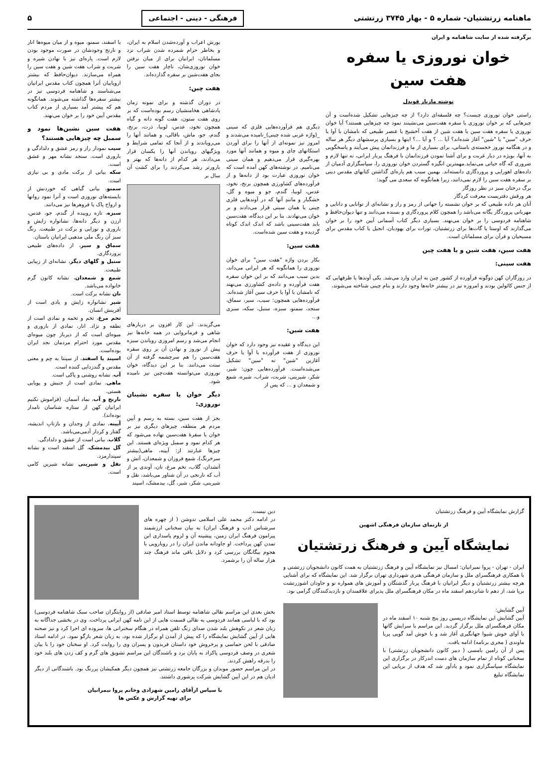ماهنامه زرتشتیان- شماره ۵ - بهار ۳۷۴۵ زرتشتی فرهنگی - دینی - اجتماعی ۵
برگرفته شده از سایت شاهنامه و ایران
خوان نوروزی یا سفره هفت سین
نوشته مازیار قویدل
راستی خوان نوروزی چیست؟ چه فلسفه‌ای دارد؟ از چه چیزهایی تشکیل شده‌است و آن چیزهایی که بر خوان نوروزی یا سفره هفت‌سین می‌نشینند نمود چه چیزهایی هستند؟ آیا خوان نوروزی یا سفره هفت سین یا هفت شین از هفت آخشیج یا عنصر طبیعی که نامشان با آوا یا حرف "سین" یا "شین" آغاز شده‌اند؟ آیا ... ؟ و آیا ...؟ اینها و بسیاری پرسشهای دیگر هر ساله و در هنگامه نوروز خجسته‌ی باستانی، برای بسیاری از ما و فرزندانمان پیش می‌آیند و پاسخگویی به آنها، بویژه در دیار غربت و برای آشنا نمودن فرزندانمان با فرهنگ پربار ایرانی، نه تنها لازم و ضروری که گاه حیاتی می‌نماید.مهمترین انگیزه گستردن خوان نوروزی را، سپاسگزاری آدمیان از داده‌های اهورایی و پروردگاری دانسته‌اند. بهمین سبب هم پاره‌ای گذاشتن کتابهای مقدس دینی بر سفره هفت سین را لازم نمی‌دانند، زیرا همانگونه که سعدی می گوید:
برگ درختان سبز در نظر روزگار
هر ورقش دفتریست معرفت کردگار
آنان هر داده طبیعی که بر خوان نشسته را جهانی از رمز و راز و نشانه‌ای از توانایی و دانایی و مهربانی پروردگار یگانه می‌باشد را همچون کلام پروردگاری و بسنده می‌دانند و تنها دیوان‌حافظ و شاهنامه فردوسی را بر خوان می‌نهند. بسیاری دیگر کتاب آسمانی آیین خود را بر خوان می‌گذارند که اوستا یا گات‌ها برای زرتشتیان، تورات برای یهودیان، انجیل یا کتاب مقدس برای مسیحیان و قرآن برای مسلمانان است.
هفت سین، هفت شین و یا هفت چین
هفت سینی:
در روزگاران کهن دوگونه فرآورده از کشور چین به ایران وارد می‌شد. یکی آوندها یا ظرفهایی که از جنس کائولین بودند و امروزه نیز در بیشتر خانه‌ها وجود دارند و بنام چینی شناخته می‌شوند،
دیگری هم فرآورده‌هایی فلزی که سینی _(واژه عربی شده چینی)_نامیده می‌شدند و امروز نیز نمونه‌ای از آنها را برای آوردن استکانهای چای و میوه و همانند آنها مورد بهره‌گیری قرار می‌دهیم و همان سینی می‌نامیم. در نوشته‌های کهن آمده است که خوان نوروزی عبارت بود از دانه‌ها و از فرآورده‌های کشاورزی همچون برنج، نخود، عدس، لوبیا، گندم، جو و میوه و گل، خشگبار و مانندِ آنها که در آوندهایی فلزی چینی یا همان سینی قرار می‌دادند و بر خوان می‌نهادند. بنا بر این دیدگاه، هفت‌سین باید هفت‌سینی باشد که اندک اندک کوتاه گردیده و هفت سین شده‌است.
هفت سین:
بکار بردن واژه "هفت سین" برای خوان نوروزی را همانگونه که هر ایرانی می‌داند، بدین سبب می‌دانند که بر این خوان سفره هفت فرآورده و داده‌ی کشاورزی می‌نهند که نامشان با آوا یا حرف سین آغاز شده‌اند. فرآورده‌هایی همچون: سیب، سیر، سماق، سنجد، سمنو، سبزه، سنبل، سکه، سبزی و...
هفت شین:
این دیدگاه و عقیده نیز وجود دارد که خوان نوروزی از هفت فرآورده با آوا یا حرف آغازین "شین" نه "سین" تشکیل می‌شده‌است. فرآورده‌هایی چون: شیر، شکر، شیرینی، شربت، شراب، شیره، شمع و شمعدان و ... که پس از
یورش اعراب و آورده‌شدن اسلام به ایران، و بخاطر حرام شمرده شدن شراب نزد مسلمانان، ایرانیان برای از میان نرفتن خوان نوروزی‌شان، ناچار هفت سین را بجای هفت‌شین بر سفره گذارده‌اند.
هفت چین:
در دوران گذشته و برای نمونه زمان پادشاهی هخامنشیان رسم بوده‌است که بر روی هفت ستون، هفت گونه دانه و گیاه همچون نخود، عدس، لوبیا، ذرت، برنج، گندم، جو، ماش، باقالی، و همانند آنها را می‌رویاندند و از آنجا که تمامی شرایط و ویژگیهای رویاندن آنها را یکسان قرار می‌دادند، هر کدام از دانه‌ها که بهتر و بارورتر رشد می‌کردند را برای کشتِ آن سال بر
می‌گزیدند. این کار افزون بر دربارهای شاهی و فرمانروایی در همه خانه‌ها نیز انجام می‌شد و رسم امروزی رویاندن سبزه پیش از نوروز و نهادن آن بر روی سفره هفت‌سین را هم سرچشمه گرفته از آن سنت می‌دانند. بنا بر این دیدگاه، خوان نوروزی می‌توانسته هفت‌چین نیز نامیده شود.
دیگر خوان یا سفره نشینان نوروزی:
بجز از هفت سین، بسته به رسم و آیین مردم هر منطقه، چیزهای دیگری نیز بر خوان یا سفرهٔ هفت‌سین نهاده می‌شود که هر کدام نمود و سمبل ویژه‌ای هستند. این چیزها عبارتند از: آیینه، ماهی(بیشتر سرخرنگ)، شمع فروزان و شمعدان، آتش و آتشدان، گلاب، تخم مرغ، نان، آوندی پر از آب که نارنجی در آن شناور می‌باشد، نقل و شیرینی، شکر، شیر، گل، بیدمشک، اسپند
یا اسفند، سمنو، میوه و از میان میوه‌ها انار و نارنج وجودشان در صورت موجود بودن لازم است. پاره‌ای نیز با نهادن شیره و شربت و شراب هفت شین و هفت سین را همراه می‌سازند. دیوان‌حافظ که بیشتر اروپاییان آنرا همچون کتاب مقدس ایرانیان می‌شناسند و شاهنامه فردوسی نیز در بیشتر سفره‌ها گذاشته می‌شوند. همانگونه هم که پیشتر آمد بسیاری از مردم کتاب مقدس آیین خود را بر خوان می‌نهند.
هفت سین نشین‌ها نمود و سمبل چه چیزهایی هستند؟
سیب نمودار راز و رمز عشق و دلدادگی و باروری است. سنجد نشانه مهر و عشق است.
سکه بیانی از برکت مادی و بی نیازی است.
سمنو، بیانی گیاهی که خوردنش از بایسته‌های نوروزی است و آنرا نمود روانها و ارواح پاک یا فروهرها نیز می‌دانند.
سبزه، تازه روییده از گندم، جو، عدس، ارزن و دیگر دانه‌ها، نشانواره زایش و باروری و نوزایی و برکت در طبیعت. رنگ سبز آن رنگ ملی مذهبی ایرانیان باستان.
سماق و سیر، از داده‌های طبیعی پروردگاری.
سنبل و گلهای دیگر، نشانه‌ای از زیبایی طبیعت.
شمع و شمعدان، نشانه کانون گرم خانواده می‌باشد.
نان نشانه برکت است.
شیر نشانواره زایش و یادی است از آفرینش انسان.
تخم مرغ، تخم و تخمه و نمادی است از نطفه و نژاد. انار، نمادی از باروری و میوه‌ای است که از دیرباز چون میوه‌ای مقدس مورد احترام مردمان نجد ایران بوده‌است.
اسپند یا اسفند، از سپنتا به چم و معنی مقدس و گندزدایی کننده است.
آب، نشانه روشنی و پاکی است.
ماهی، نمادی است از جنبش و پویایی هستی.
نارنج و آب، نماد آسمان. (فراموش نکنیم ایرانیان کهن از ستاره شناسان نامدار بوده‌اند).
آیینه، نمادی از وجدان و بازتابِ اندیشه، گفتار و کردار آدمی‌می‌باشد.
گلاب، بیانی است از عشق و دلدادگی.
گل بیدمشک، گل اسفند است و نشانه سپندارمزد.
نقل و شیرینی نشانه شیرین کامی است.
گزارش نمایشگاه آیین و فرهنگ زرتشتیان
از تارنمای سازمان فرهنگی اشهین
نمایشگاه آیین و فرهنگ زرتشتیان
ایران - تهران - پروا نمیرانیان: امسال نیز نمایشگاه آیین و فرهنگ زرتشتیان به همت کانون دانشجویان زرتشتی و با همکاری فرهنگسرای ملل و سازمان فرهنگی هنری شهرداری تهران برگزار شد. این نمایشگاه که برای آشنایی هرچه بیشتر زرتشتیان و دیگر ایرانیان با فرهنگ پربار گذشتگان و آموزش های همواره نو و جاودان اشوزرتشت برپا شد، از دهم تا شانزدهم اسفند ماه در مکان فرهنگسرای ملل پذیرای علاقمندان و بازدیدکنندگان گرامی بود.
آیین گشایش:
آیین گشایش این نمایشگاه درپسین روز پنج شنبه ۱۰ اسفند ماه در مکان فرهنگسرای ملل برگزار گردید. این مراسم با سرایش گاتها با آوای خوش شیوا جهانگیری آغاز شد و با خوش آمد گویی پریا ماوندی ( مجری برنامه) ادامه یافت.
پس از آن رامین بامسی ( دبیر کانون دانشجویان زرتشتی) با سخنانی کوتاه از تمام سازمان های دست اندرکار در برگزاری این نمایشگاه سپاسگزاری نمود و یادآور شد که هدف از برپایی این نمایشگاه تبلیغ
دین نیست.
در ادامه دکتر محمد علی اسلامی ندوشن ( از چهره های سرشناس ادب و فرهنگ ایران) به بیان سخنانی ارزشمند پیرامون فرهنگ ایران زمین، پیشینه آن و لزوم پاسداری این تمدن کهن پرداخت. او جاودانه ماندن ایران را در رویارویی با هجوم بیگانگان بررسی کرد و دلایل باقی ماند فرهنگ چند هزار ساله آن را برشمرد.
بخش بعدی این مراسم نقالی شاهنامه توسط استاد امیر صادقی (از روایتگران صاحب سبک شاهنامه فردوسی) بود که با لباسی همانند فردوسی به نقالی قسمت هایی از این نامه کهن ایرانی پرداخت. وی در بخشی جداگانه به زبان شعر در نکوهش بلند شدن صدای زنگ تلفن همراه در هنگام سخنرانی ها، سروده ای اجرا کرد و نیز صحنه هایی از آیین گشایش نمایشگاه را که پیش از آمدن او برگزار شده بود، به زبان شعر بازگو نمود. در ادامه استاد صادقی با لحن حماسی و پرخروش خود داستان فریدون و پسران وی را روایت کرد. او سخنان خود را با بیان شعری در وصف فردوسی پاکزاد به پایان برد و باشندگان این مراسم تشویق های گرم و کف زدن های بلند خود را بدرقه راهش کردند.
در این مراسم حضور موبدان و بزرگان جامعه زرتشتی نیز همچون دیگر همکیشان پررنگ بود. باشندگانی از دیگر ادیان هم در این آیین گشایش شرکت پرشوری داشتند.
با سپاس ازآقای رامین شهزادی وخانم پروا نیمرانیان
برای تهیه گزارش و عکس ها